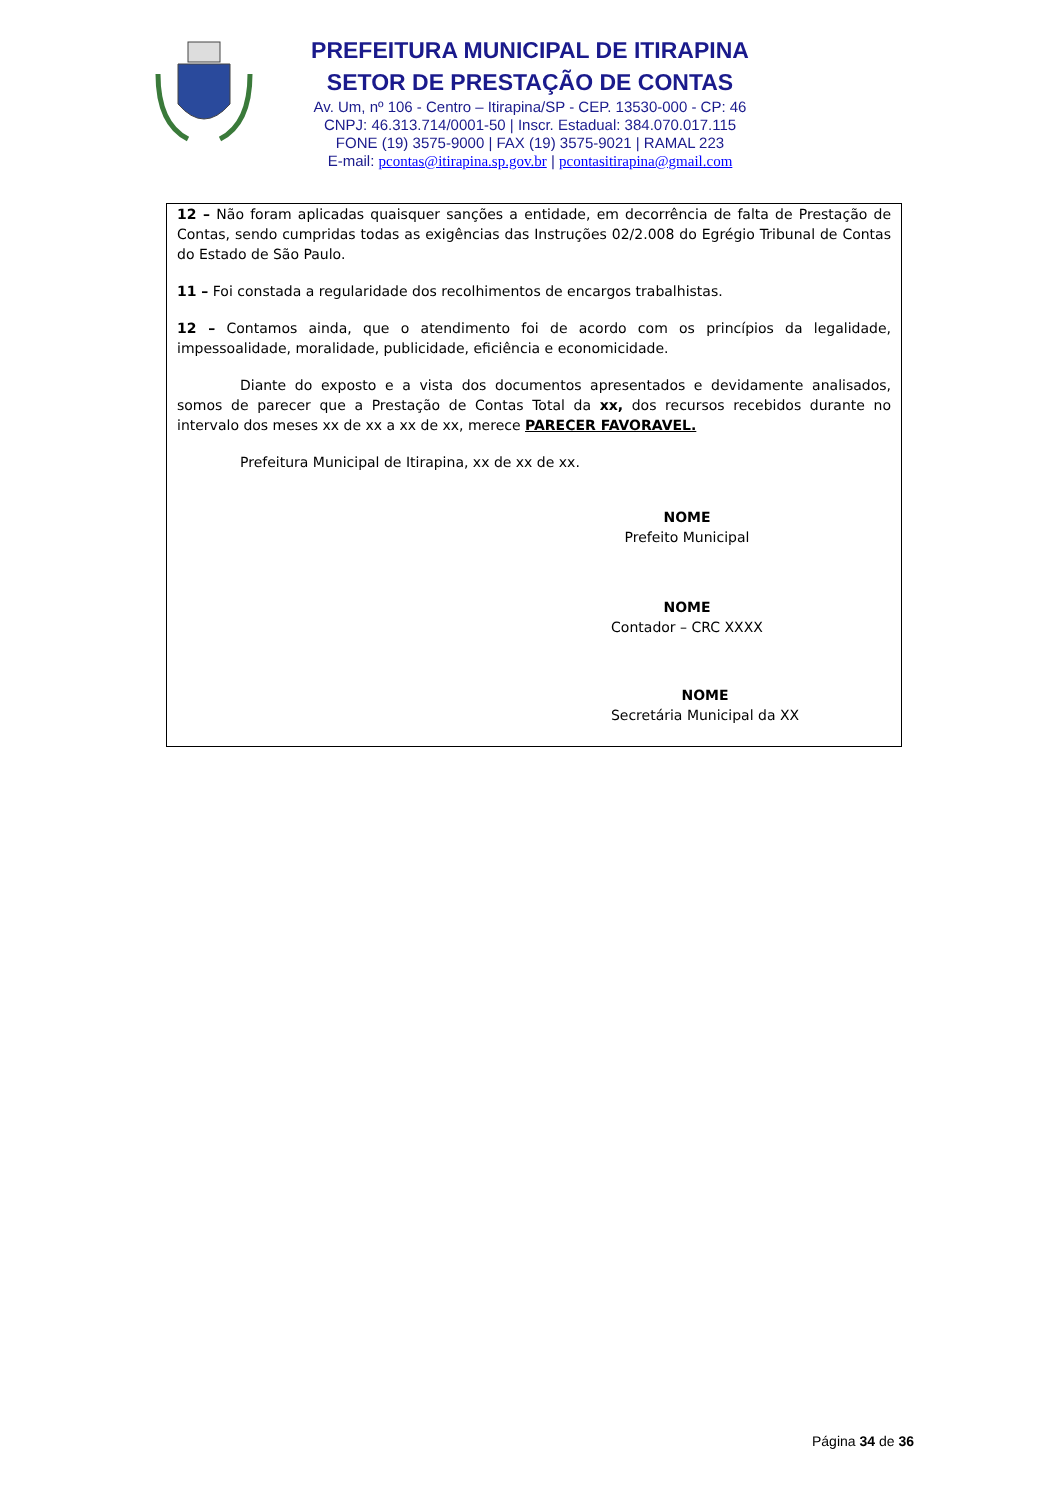PREFEITURA MUNICIPAL DE ITIRAPINA
SETOR DE PRESTAÇÃO DE CONTAS
Av. Um, nº 106 - Centro – Itirapina/SP - CEP. 13530-000 - CP: 46
CNPJ: 46.313.714/0001-50 | Inscr. Estadual: 384.070.017.115
FONE (19) 3575-9000 | FAX (19) 3575-9021 | RAMAL 223
E-mail: pcontas@itirapina.sp.gov.br | pcontasitirapina@gmail.com
12 – Não foram aplicadas quaisquer sanções a entidade, em decorrência de falta de Prestação de Contas, sendo cumpridas todas as exigências das Instruções 02/2.008 do Egrégio Tribunal de Contas do Estado de São Paulo.
11 – Foi constada a regularidade dos recolhimentos de encargos trabalhistas.
12 – Contamos ainda, que o atendimento foi de acordo com os princípios da legalidade, impessoalidade, moralidade, publicidade, eficiência e economicidade.
Diante do exposto e a vista dos documentos apresentados e devidamente analisados, somos de parecer que a Prestação de Contas Total da xx, dos recursos recebidos durante no intervalo dos meses xx de xx a xx de xx, merece PARECER FAVORAVEL.
Prefeitura Municipal de Itirapina, xx de xx de xx.
NOME
Prefeito Municipal
NOME
Contador – CRC XXXX
NOME
Secretária Municipal da XX
Página 34 de 36